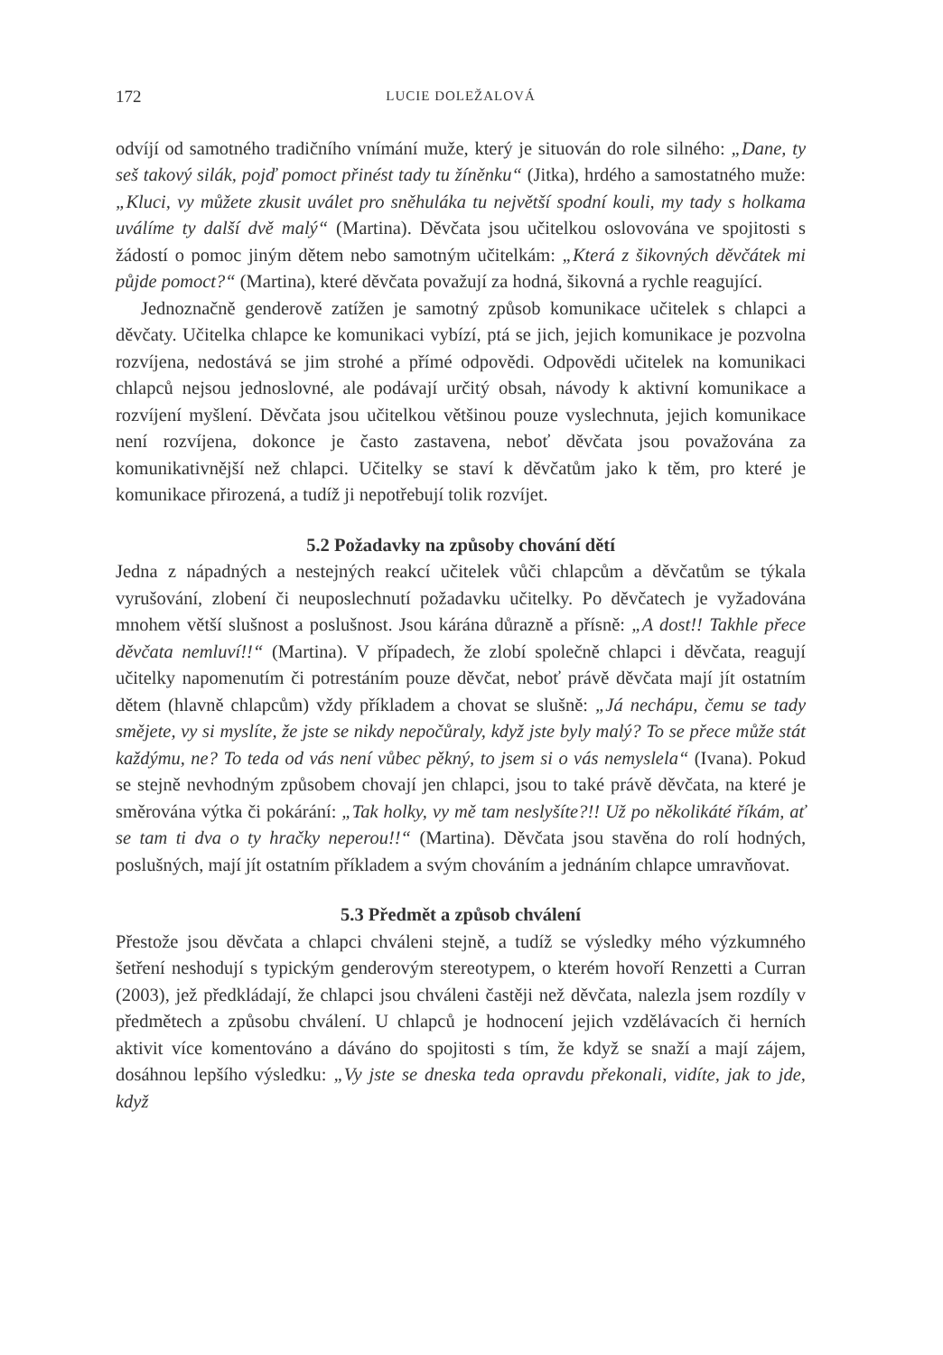172 LUCIE DOLEŽALOVÁ
odvíjí od samotného tradičního vnímání muže, který je situován do role silného: „Dane, ty seš takový silák, pojď pomoct přinést tady tu žíněnku“ (Jitka), hrdého a samostatného muže: „Kluci, vy můžete zkusit uválet pro sněhuláka tu největší spodní kouli, my tady s holkama uválíme ty další dvě malý“ (Martina). Děvčata jsou učitelkou oslovována ve spojitosti s žádostí o pomoc jiným dětem nebo samotným učitelkám: „Která z šikovných děvčátek mi půjde pomoct?“ (Martina), které děvčata považují za hodná, šikovná a rychle reagující.
Jednoznačně genderově zatížen je samotný způsob komunikace učitelek s chlapci a děvčaty. Učitelka chlapce ke komunikaci vybízí, ptá se jich, jejich komunikace je pozvolna rozvíjena, nedostává se jim strohé a přímé odpovědi. Odpovědi učitelek na komunikaci chlapců nejsou jednoslovné, ale podávají určitý obsah, návody k aktivní komunikace a rozvíjení myšlení. Děvčata jsou učitelkou většinou pouze vyslechnuta, jejich komunikace není rozvíjena, dokonce je často zastavena, neboť děvčata jsou považována za komunikativnější než chlapci. Učitelky se staví k děvčatům jako k těm, pro které je komunikace přirozená, a tudíž ji nepotřebují tolik rozvíjet.
5.2 Požadavky na způsoby chování dětí
Jedna z nápadných a nestejných reakcí učitelek vůči chlapcům a děvčatům se týkala vyrušování, zlobení či neuposlechnutí požadavku učitelky. Po děvčatech je vyžadována mnohem větší slušnost a poslušnost. Jsou kárána důrazně a přísně: „A dost!! Takhle přece děvčata nemluví!!“ (Martina). V případech, že zlobí společně chlapci i děvčata, reagují učitelky napomenutím či potrestáním pouze děvčat, neboť právě děvčata mají jít ostatním dětem (hlavně chlapcům) vždy příkladem a chovat se slušně: „Já nechápu, čemu se tady smějete, vy si myslíte, že jste se nikdy nepočůraly, když jste byly malý? To se přece může stát každýmu, ne? To teda od vás není vůbec pěkný, to jsem si o vás nemyslela“ (Ivana). Pokud se stejně nevhodným způsobem chovají jen chlapci, jsou to také právě děvčata, na které je směrována výtka či pokárání: „Tak holky, vy mě tam neslyšíte?!! Už po několikáté říkám, ať se tam ti dva o ty hračky neperou!!“ (Martina). Děvčata jsou stavěna do rolí hodných, poslušných, mají jít ostatním příkladem a svým chováním a jednáním chlapce umravňovat.
5.3 Předmět a způsob chválení
Přestože jsou děvčata a chlapci chváleni stejně, a tudíž se výsledky mého výzkumného šetření neshodují s typickým genderovým stereotypem, o kterém hovoří Renzetti a Curran (2003), jež předkládají, že chlapci jsou chváleni častěji než děvčata, nalezla jsem rozdíly v předmětech a způsobu chválení. U chlapců je hodnocení jejich vzdělávacích či herních aktivit více komentováno a dáváno do spojitosti s tím, že když se snaží a mají zájem, dosáhnou lepšího výsledku: „Vy jste se dneska teda opravdu překonali, vidíte, jak to jde, když